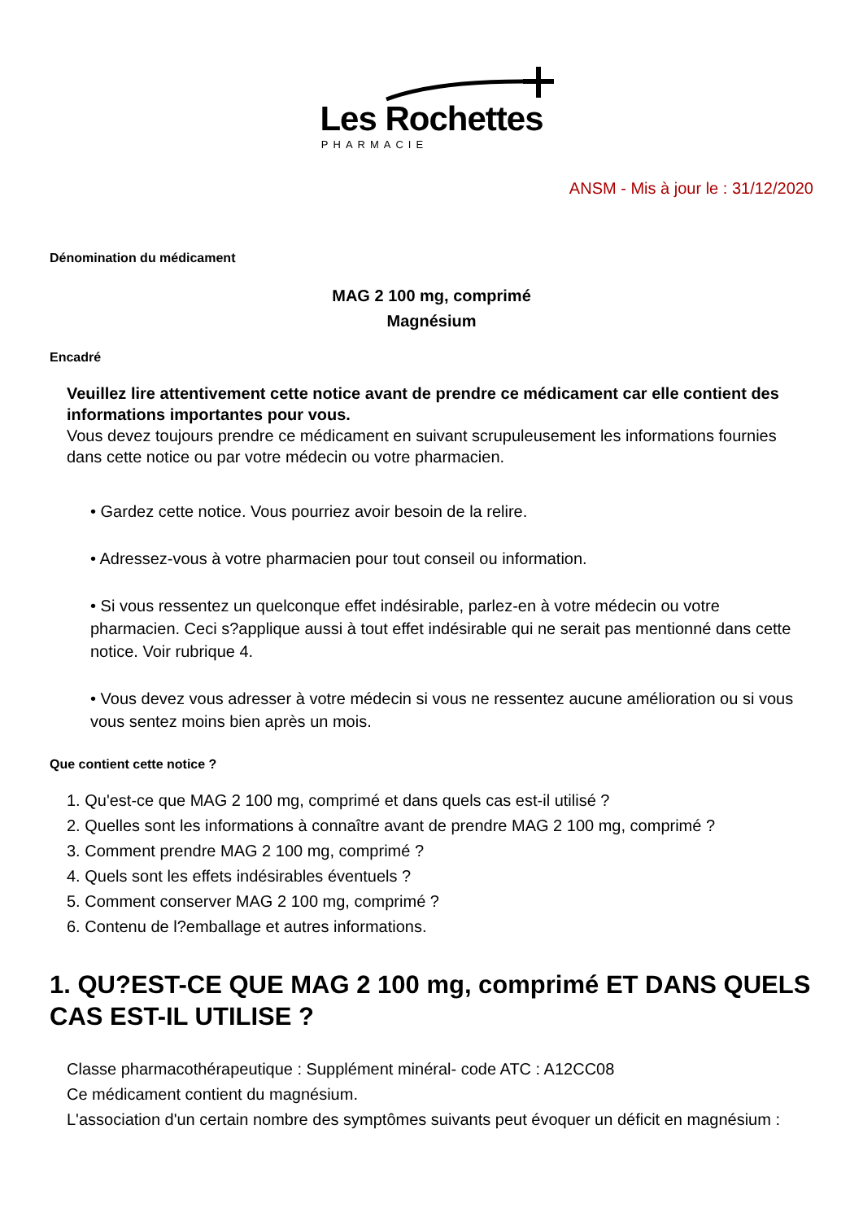Les Rochettes
PHARMACIE
ANSM - Mis à jour le : 31/12/2020
Dénomination du médicament
MAG 2 100 mg, comprimé
Magnésium
Encadré
Veuillez lire attentivement cette notice avant de prendre ce médicament car elle contient des informations importantes pour vous.
Vous devez toujours prendre ce médicament en suivant scrupuleusement les informations fournies dans cette notice ou par votre médecin ou votre pharmacien.
• Gardez cette notice. Vous pourriez avoir besoin de la relire.
• Adressez-vous à votre pharmacien pour tout conseil ou information.
• Si vous ressentez un quelconque effet indésirable, parlez-en à votre médecin ou votre pharmacien. Ceci s?applique aussi à tout effet indésirable qui ne serait pas mentionné dans cette notice. Voir rubrique 4.
• Vous devez vous adresser à votre médecin si vous ne ressentez aucune amélioration ou si vous vous sentez moins bien après un mois.
Que contient cette notice ?
1. Qu'est-ce que MAG 2 100 mg, comprimé et dans quels cas est-il utilisé ?
2. Quelles sont les informations à connaître avant de prendre MAG 2 100 mg, comprimé ?
3. Comment prendre MAG 2 100 mg, comprimé ?
4. Quels sont les effets indésirables éventuels ?
5. Comment conserver MAG 2 100 mg, comprimé ?
6. Contenu de l?emballage et autres informations.
1. QU?EST-CE QUE MAG 2 100 mg, comprimé ET DANS QUELS CAS EST-IL UTILISE ?
Classe pharmacothérapeutique : Supplément minéral- code ATC : A12CC08
Ce médicament contient du magnésium.
L'association d'un certain nombre des symptômes suivants peut évoquer un déficit en magnésium :